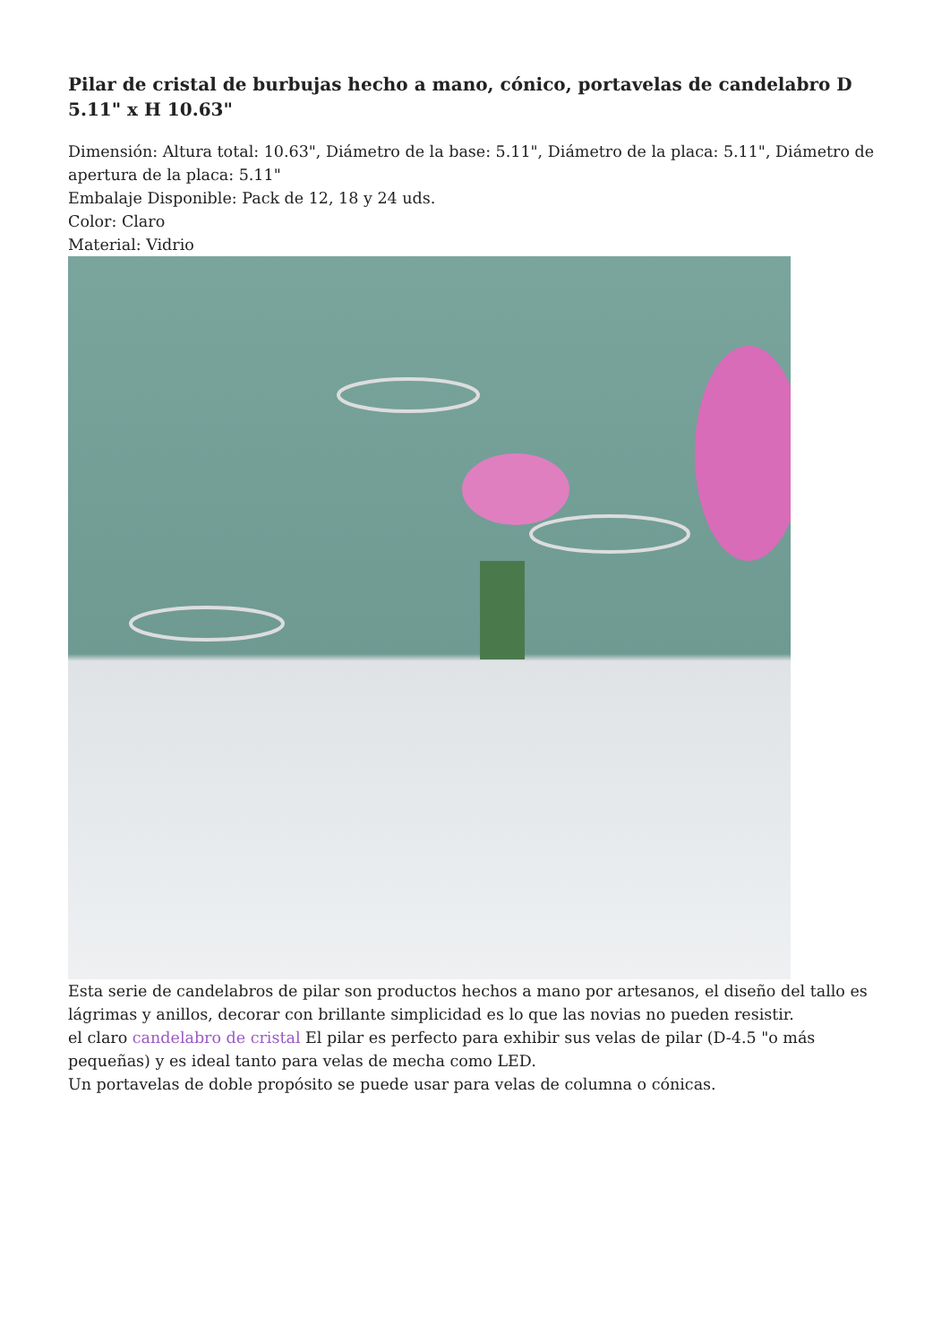Pilar de cristal de burbujas hecho a mano, cónico, portavelas de candelabro D 5.11" x H 10.63"
Dimensión: Altura total: 10.63", Diámetro de la base: 5.11", Diámetro de la placa: 5.11", Diámetro de apertura de la placa: 5.11"
Embalaje Disponible: Pack de 12, 18 y 24 uds.
Color: Claro
Material: Vidrio
Esta serie de candelabros de pilar son productos hechos a mano por artesanos, el diseño del tallo es lágrimas y anillos, decorar con brillante simplicidad es lo que las novias no pueden resistir.
el claro candelabro de cristal El pilar es perfecto para exhibir sus velas de pilar (D-4.5 "o más pequeñas) y es ideal tanto para velas de mecha como LED.
Un portavelas de doble propósito se puede usar para velas de columna o cónicas.